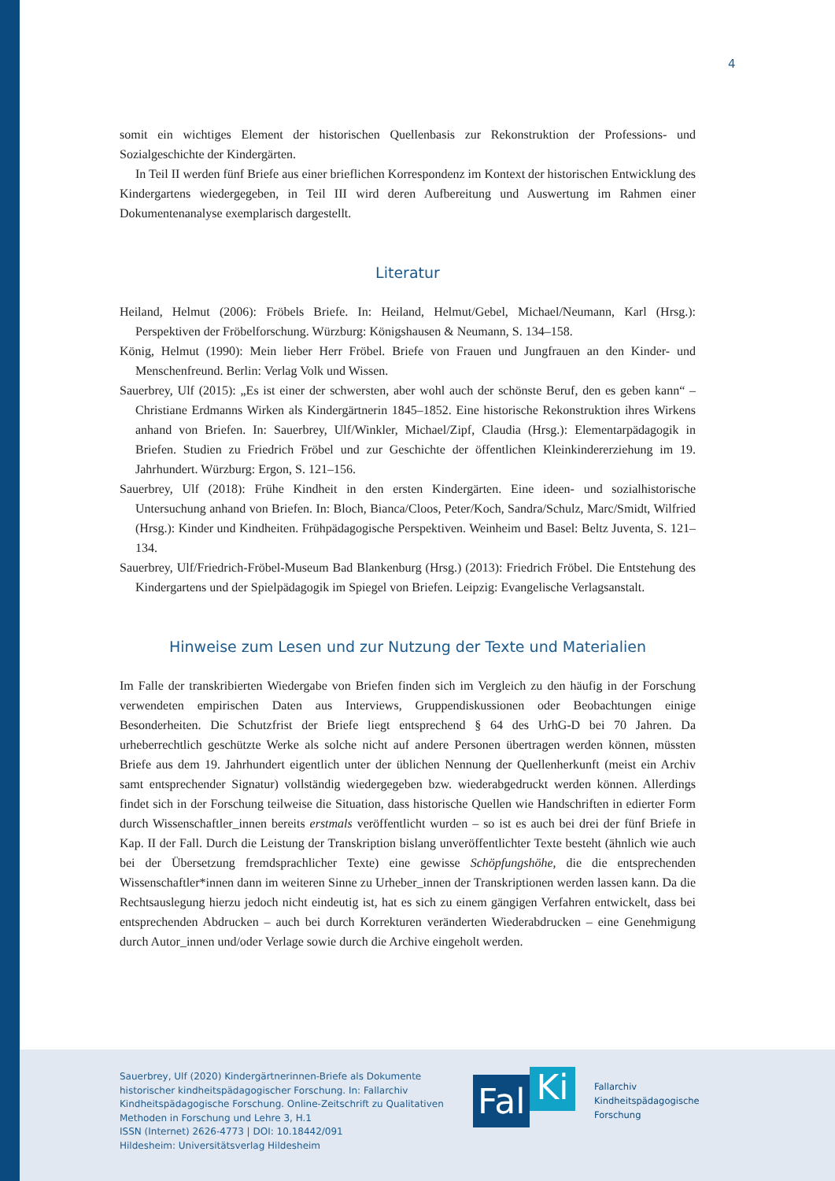4
somit ein wichtiges Element der historischen Quellenbasis zur Rekonstruktion der Professions- und Sozialgeschichte der Kindergärten.
In Teil II werden fünf Briefe aus einer brieflichen Korrespondenz im Kontext der historischen Entwicklung des Kindergartens wiedergegeben, in Teil III wird deren Aufbereitung und Auswertung im Rahmen einer Dokumentenanalyse exemplarisch dargestellt.
Literatur
Heiland, Helmut (2006): Fröbels Briefe. In: Heiland, Helmut/Gebel, Michael/Neumann, Karl (Hrsg.): Perspektiven der Fröbelforschung. Würzburg: Königshausen & Neumann, S. 134–158.
König, Helmut (1990): Mein lieber Herr Fröbel. Briefe von Frauen und Jungfrauen an den Kinder- und Menschenfreund. Berlin: Verlag Volk und Wissen.
Sauerbrey, Ulf (2015): „Es ist einer der schwersten, aber wohl auch der schönste Beruf, den es geben kann“ – Christiane Erdmanns Wirken als Kindergärtnerin 1845–1852. Eine historische Rekonstruktion ihres Wirkens anhand von Briefen. In: Sauerbrey, Ulf/Winkler, Michael/Zipf, Claudia (Hrsg.): Elementarpädagogik in Briefen. Studien zu Friedrich Fröbel und zur Geschichte der öffentlichen Kleinkindererziehung im 19. Jahrhundert. Würzburg: Ergon, S. 121–156.
Sauerbrey, Ulf (2018): Frühe Kindheit in den ersten Kindergärten. Eine ideen- und sozialhistorische Untersuchung anhand von Briefen. In: Bloch, Bianca/Cloos, Peter/Koch, Sandra/Schulz, Marc/Smidt, Wilfried (Hrsg.): Kinder und Kindheiten. Frühpädagogische Perspektiven. Weinheim und Basel: Beltz Juventa, S. 121–134.
Sauerbrey, Ulf/Friedrich-Fröbel-Museum Bad Blankenburg (Hrsg.) (2013): Friedrich Fröbel. Die Entstehung des Kindergartens und der Spielpädagogik im Spiegel von Briefen. Leipzig: Evangelische Verlagsanstalt.
Hinweise zum Lesen und zur Nutzung der Texte und Materialien
Im Falle der transkribierten Wiedergabe von Briefen finden sich im Vergleich zu den häufig in der Forschung verwendeten empirischen Daten aus Interviews, Gruppendiskussionen oder Beobachtungen einige Besonderheiten. Die Schutzfrist der Briefe liegt entsprechend § 64 des UrhG-D bei 70 Jahren. Da urheberrechtlich geschützte Werke als solche nicht auf andere Personen übertragen werden können, müssten Briefe aus dem 19. Jahrhundert eigentlich unter der üblichen Nennung der Quellenherkunft (meist ein Archiv samt entsprechender Signatur) vollständig wiedergegeben bzw. wiederabgedruckt werden können. Allerdings findet sich in der Forschung teilweise die Situation, dass historische Quellen wie Handschriften in edierter Form durch Wissenschaftler_innen bereits erstmals veröffentlicht wurden – so ist es auch bei drei der fünf Briefe in Kap. II der Fall. Durch die Leistung der Transkription bislang unveröffentlichter Texte besteht (ähnlich wie auch bei der Übersetzung fremdsprachlicher Texte) eine gewisse Schöpfungshöhe, die die entsprechenden Wissenschaftler*innen dann im weiteren Sinne zu Urheber_innen der Transkriptionen werden lassen kann. Da die Rechtsauslegung hierzu jedoch nicht eindeutig ist, hat es sich zu einem gängigen Verfahren entwickelt, dass bei entsprechenden Abdrucken – auch bei durch Korrekturen veränderten Wiederabdrucken – eine Genehmigung durch Autor_innen und/oder Verlage sowie durch die Archive eingeholt werden.
Sauerbrey, Ulf (2020) Kindergärtnerinnen-Briefe als Dokumente
historischer kindheitspädagogischer Forschung. In: Fallarchiv
Kindheitspädagogische Forschung. Online-Zeitschrift zu Qualitativen
Methoden in Forschung und Lehre 3, H.1
ISSN (Internet) 2626-4773 | DOI: 10.18442/091
Hildesheim: Universitätsverlag Hildesheim
Fal
Ki
Fallarchiv
Kindheitspädagogische
Forschung